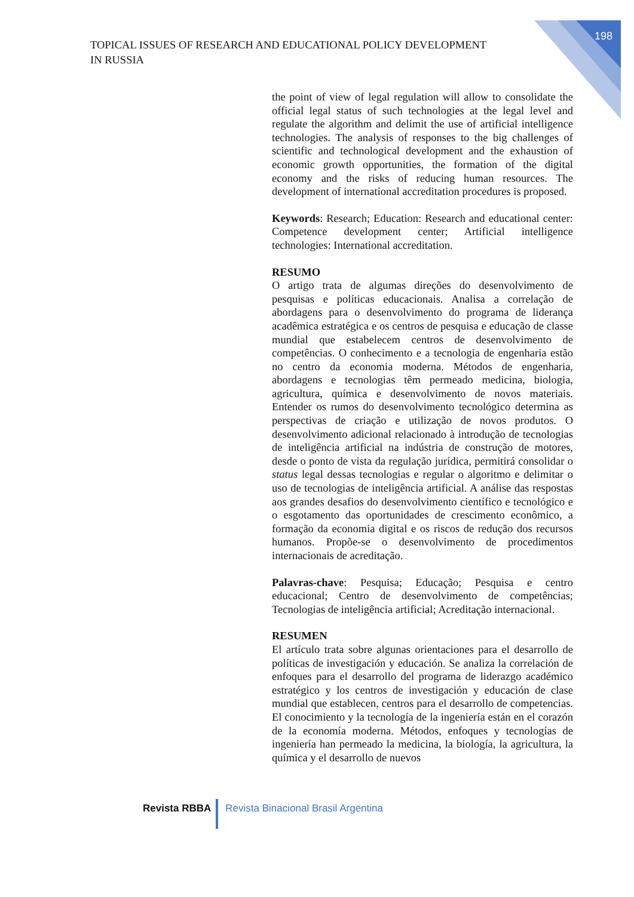198
TOPICAL ISSUES OF RESEARCH AND EDUCATIONAL POLICY DEVELOPMENT
IN RUSSIA
the point of view of legal regulation will allow to consolidate the official legal status of such technologies at the legal level and regulate the algorithm and delimit the use of artificial intelligence technologies. The analysis of responses to the big challenges of scientific and technological development and the exhaustion of economic growth opportunities, the formation of the digital economy and the risks of reducing human resources. The development of international accreditation procedures is proposed.
Keywords: Research; Education: Research and educational center: Competence development center; Artificial intelligence technologies: International accreditation.
RESUMO
O artigo trata de algumas direções do desenvolvimento de pesquisas e políticas educacionais. Analisa a correlação de abordagens para o desenvolvimento do programa de liderança acadêmica estratégica e os centros de pesquisa e educação de classe mundial que estabelecem centros de desenvolvimento de competências. O conhecimento e a tecnologia de engenharia estão no centro da economia moderna. Métodos de engenharia, abordagens e tecnologias têm permeado medicina, biologia, agricultura, química e desenvolvimento de novos materiais. Entender os rumos do desenvolvimento tecnológico determina as perspectivas de criação e utilização de novos produtos. O desenvolvimento adicional relacionado à introdução de tecnologias de inteligência artificial na indústria de construção de motores, desde o ponto de vista da regulação jurídica, permitirá consolidar o status legal dessas tecnologias e regular o algoritmo e delimitar o uso de tecnologias de inteligência artificial. A análise das respostas aos grandes desafios do desenvolvimento científico e tecnológico e o esgotamento das oportunidades de crescimento econômico, a formação da economia digital e os riscos de redução dos recursos humanos. Propõe-se o desenvolvimento de procedimentos internacionais de acreditação.
Palavras-chave: Pesquisa; Educação; Pesquisa e centro educacional; Centro de desenvolvimento de competências; Tecnologias de inteligência artificial; Acreditação internacional.
RESUMEN
El artículo trata sobre algunas orientaciones para el desarrollo de políticas de investigación y educación. Se analiza la correlación de enfoques para el desarrollo del programa de liderazgo académico estratégico y los centros de investigación y educación de clase mundial que establecen, centros para el desarrollo de competencias. El conocimiento y la tecnología de la ingeniería están en el corazón de la economía moderna. Métodos, enfoques y tecnologías de ingeniería han permeado la medicina, la biología, la agricultura, la química y el desarrollo de nuevos
Revista RBBA Revista Binacional Brasil Argentina